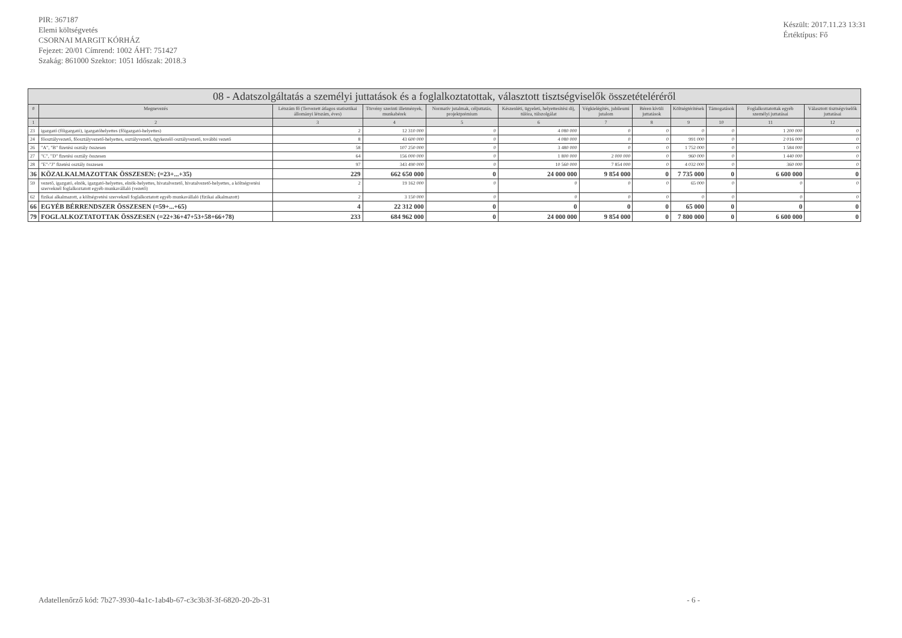PIR: 367187
Elemi költségvetés
CSORNAI MARGIT KÓRHÁZ
Fejezet: 20/01 Címrend: 1002 ÁHT: 751427
Szakág: 861000 Szektor: 1051 Időszak: 2018.3
Készült: 2017.11.23 13:31
Értéktípus: Fő
| 08 - Adatszolgáltatás a személyi juttatások és a foglalkoztatottak, választott tisztségviselők összetételéréről | | | | | | | | | | | |
| # | Megnevezés | Létszám fő (Tervezett átlagos statisztikai állományi létszám, éves) | Törvény szerinti illetmények, munkabérek | Normatív jutalmak, céljuttatás, projektprémium | Készenléti, ügyeleti, helyettesítési díj, túlóra, túlszolgálat | Végkielégítés, jubileumi jutalom | Béren kívüli juttatások | Költségtérítések | Támogatások | Foglalkoztatottak egyéb személyi juttatásai | Választott tisztségviselők juttatásai |
| 1 | 2 | 3 | 4 | 5 | 6 | 7 | 8 | 9 | 10 | 11 | 12 |
| 23 | igazgató (főigazgató), igazgatóhelyettes (főigazgató-helyettes) | 2 | 12 310 000 | 0 | 4 080 000 | 0 | 0 | 0 | 0 | 1 200 000 | 0 |
| 24 | főosztályvezető, főosztályvezető-helyettes, osztályvezető, ügykezelő osztályvezető, további vezető | 8 | 43 600 000 | 0 | 4 080 000 | 0 | 0 | 991 000 | 0 | 2 016 000 | 0 |
| 26 | "A", "B" fizetési osztály összesen | 58 | 107 250 000 | 0 | 3 480 000 | 0 | 0 | 1 752 000 | 0 | 1 584 000 | 0 |
| 27 | "C", "D" fizetési osztály összesen | 64 | 156 000 000 | 0 | 1 800 000 | 2 000 000 | 0 | 960 000 | 0 | 1 440 000 | 0 |
| 28 | "E"-"J" fizetési osztály összesen | 97 | 343 490 000 | 0 | 10 560 000 | 7 854 000 | 0 | 4 032 000 | 0 | 360 000 | 0 |
| 36 | KÖZALKALMAZOTTAK ÖSSZESEN: (=23+...+35) | 229 | 662 650 000 | 0 | 24 000 000 | 9 854 000 | 0 | 7 735 000 | 0 | 6 600 000 | 0 |
| 59 | vezető, igazgató, elnök, igazgató-helyettes, elnök-helyettes, hivatalvezető, hivatalvezető-helyettes, a költségvetési szerveknél foglalkoztatott egyéb munkavállaló (vezető) | 2 | 19 162 000 | 0 | 0 | 0 | 0 | 65 000 | 0 | 0 | 0 |
| 62 | fizikai alkalmazott, a költségvetési szerveknél foglalkoztatott egyéb munkavállaló (fizikai alkalmazott) | 2 | 3 150 000 | 0 | 0 | 0 | 0 | 0 | 0 | 0 | 0 |
| 66 | EGYÉB BÉRRENDSZER ÖSSZESEN (=59+...+65) | 4 | 22 312 000 | 0 | 0 | 0 | 0 | 65 000 | 0 | 0 | 0 |
| 79 | FOGLALKOZTATOTTAK ÖSSZESEN (=22+36+47+53+58+66+78) | 233 | 684 962 000 | 0 | 24 000 000 | 9 854 000 | 0 | 7 800 000 | 0 | 6 600 000 | 0 |
Adatellenőrző kód: 7b27-3930-4a1c-1ab4b-67-c3c3b3f-3f-6820-20-2b-31 - 6 -